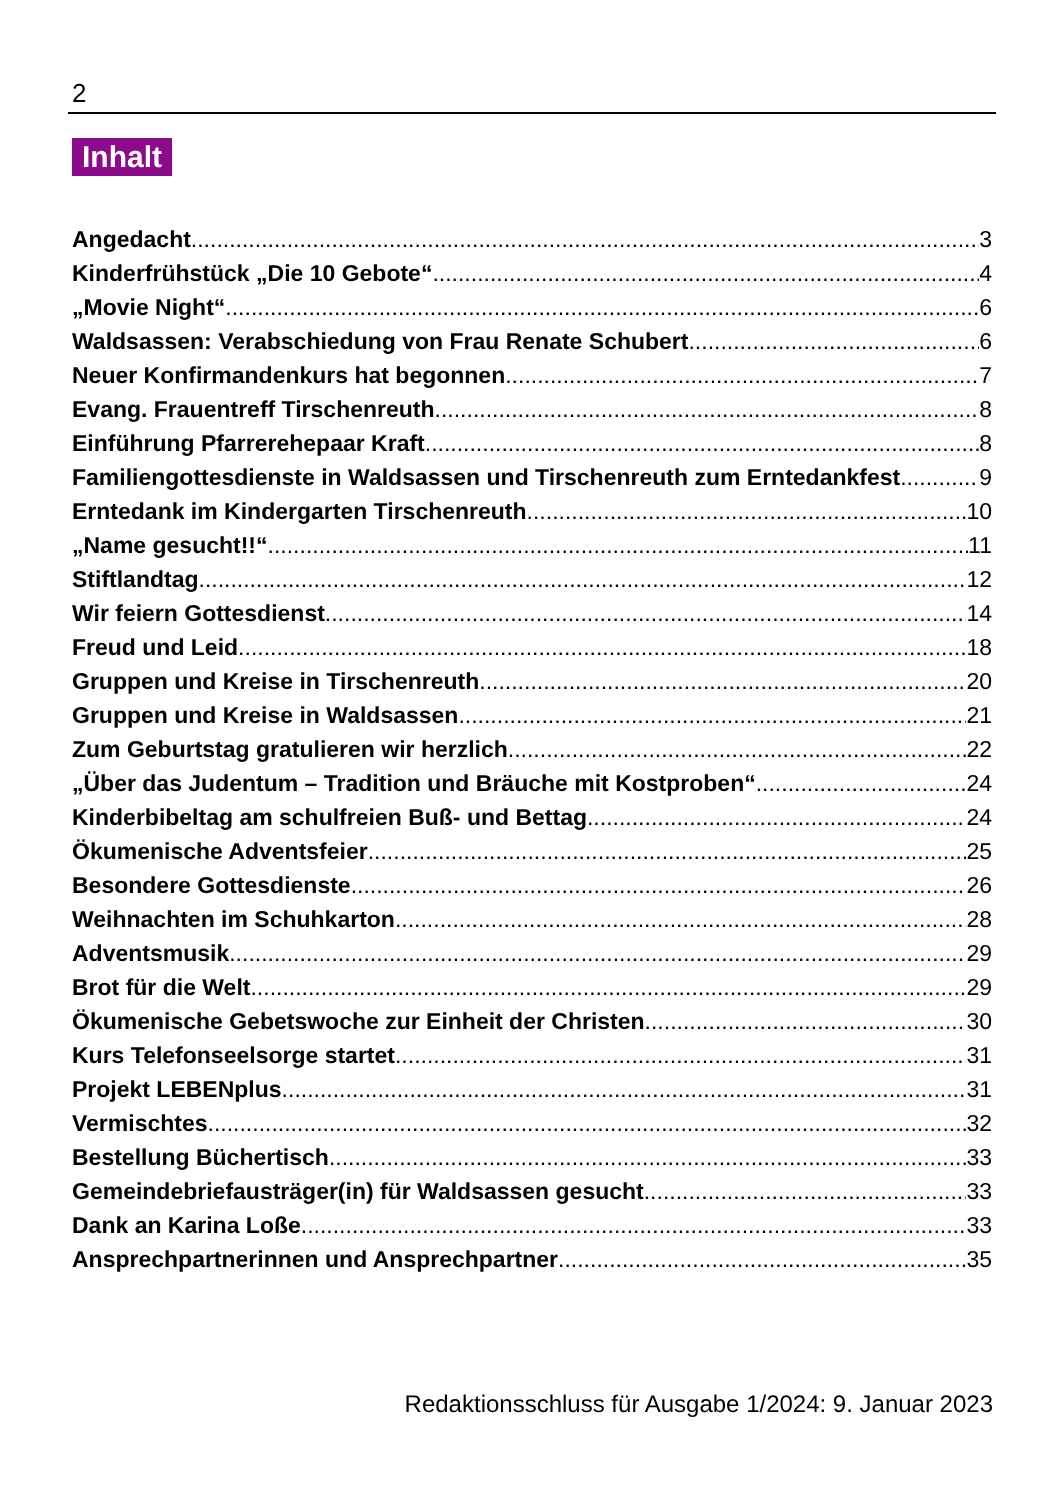2
Inhalt
Angedacht 3
Kinderfrühstück „Die 10 Gebote“ 4
„Movie Night“ 6
Waldsassen: Verabschiedung von Frau Renate Schubert 6
Neuer Konfirmandenkurs hat begonnen 7
Evang. Frauentreff Tirschenreuth 8
Einführung Pfarrerehepaar Kraft 8
Familiengottesdienste in Waldsassen und Tirschenreuth zum Erntedankfest 9
Erntedank im Kindergarten Tirschenreuth 10
„Name gesucht!!“ 11
Stiftlandtag 12
Wir feiern Gottesdienst 14
Freud und Leid 18
Gruppen und Kreise in Tirschenreuth 20
Gruppen und Kreise in Waldsassen 21
Zum Geburtstag gratulieren wir herzlich 22
„Über das Judentum – Tradition und Bräuche mit Kostproben“ 24
Kinderbibeltag am schulfreien Buß- und Bettag 24
Ökumenische Adventsfeier 25
Besondere Gottesdienste 26
Weihnachten im Schuhkarton 28
Adventsmusik 29
Brot für die Welt 29
Ökumenische Gebetswoche zur Einheit der Christen 30
Kurs Telefonseelsorge startet 31
Projekt LEBENplus 31
Vermischtes 32
Bestellung Büchertisch 33
Gemeindebriefausträger(in) für Waldsassen gesucht 33
Dank an Karina Loße 33
Ansprechpartnerinnen und Ansprechpartner 35
Redaktionsschluss für Ausgabe 1/2024: 9. Januar 2023